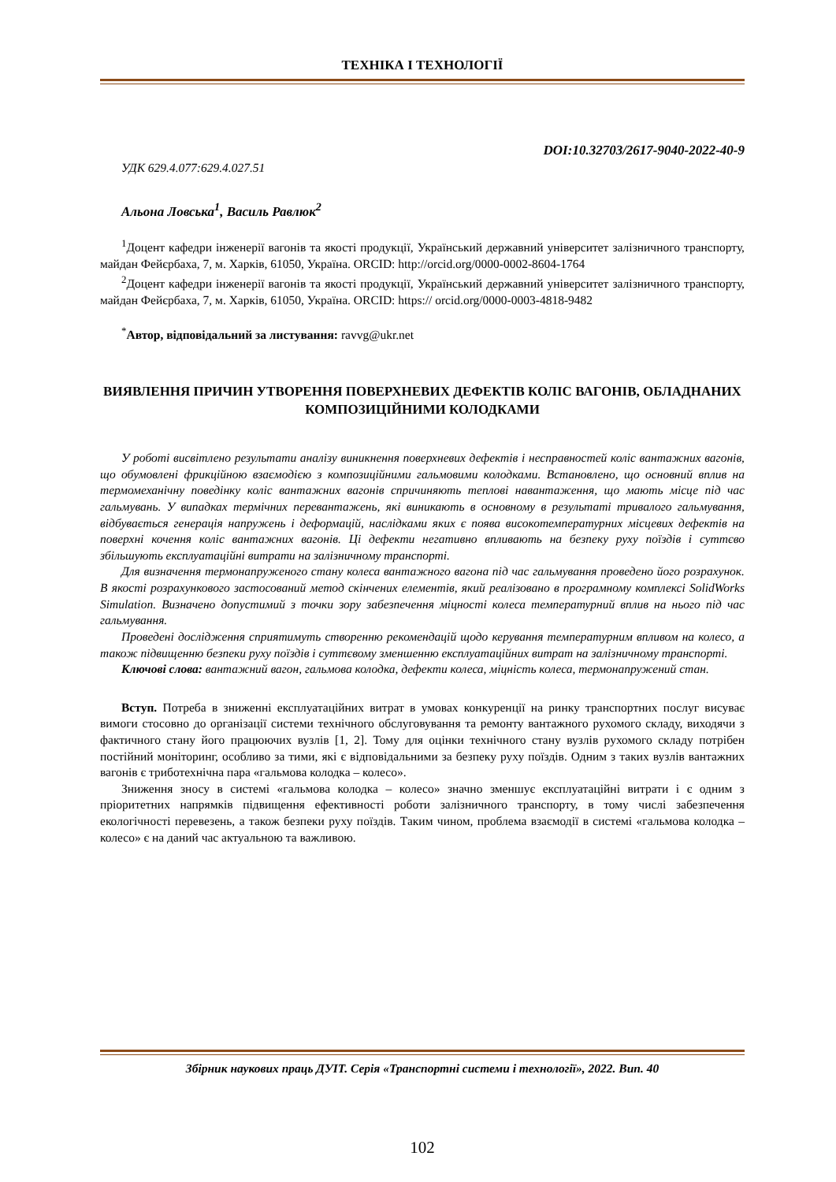ТЕХНІКА І ТЕХНОЛОГІЇ
DOI:10.32703/2617-9040-2022-40-9
УДК 629.4.077:629.4.027.51
Альона Ловська<sup>1</sup>, Василь Равлюк<sup>2</sup>
<sup>1</sup> Доцент кафедри інженерії вагонів та якості продукції, Український державний університет залізничного транспорту, майдан Фейєрбаха, 7, м. Харків, 61050, Україна. ORCID: http://orcid.org/0000-0002-8604-1764
<sup>2</sup> Доцент кафедри інженерії вагонів та якості продукції, Український державний університет залізничного транспорту, майдан Фейєрбаха, 7, м. Харків, 61050, Україна. ORCID: https:// orcid.org/0000-0003-4818-9482
<sup>*</sup> Автор, відповідальний за листування: ravvg@ukr.net
ВИЯВЛЕННЯ ПРИЧИН УТВОРЕННЯ ПОВЕРХНЕВИХ ДЕФЕКТІВ КОЛІС ВАГОНІВ, ОБЛАДНАНИХ КОМПОЗИЦІЙНИМИ КОЛОДКАМИ
У роботі висвітлено результати аналізу виникнення поверхневих дефектів і несправностей коліс вантажних вагонів, що обумовлені фрикційною взаємодією з композиційними гальмовими колодками. Встановлено, що основний вплив на термомеханічну поведінку коліс вантажних вагонів спричиняють теплові навантаження, що мають місце під час гальмувань. У випадках термічних перевантажень, які виникають в основному в результаті тривалого гальмування, відбувається генерація напружень і деформацій, наслідками яких є поява високотемпературних місцевих дефектів на поверхні кочення коліс вантажних вагонів. Ці дефекти негативно впливають на безпеку руху поїздів і суттєво збільшують експлуатаційні витрати на залізничному транспорті.
Для визначення термонапруженого стану колеса вантажного вагона під час гальмування проведено його розрахунок. В якості розрахункового застосований метод скінчених елементів, який реалізовано в програмному комплексі SolidWorks Simulation. Визначено допустимий з точки зору забезпечення міцності колеса температурний вплив на нього під час гальмування.
Проведені дослідження сприятимуть створенню рекомендацій щодо керування температурним впливом на колесо, а також підвищенню безпеки руху поїздів і суттєвому зменшенню експлуатаційних витрат на залізничному транспорті.
Ключові слова: вантажний вагон, гальмова колодка, дефекти колеса, міцність колеса, термонапружений стан.
Вступ. Потреба в зниженні експлуатаційних витрат в умовах конкуренції на ринку транспортних послуг висуває вимоги стосовно до організації системи технічного обслуговування та ремонту вантажного рухомого складу, виходячи з фактичного стану його працюючих вузлів [1, 2]. Тому для оцінки технічного стану вузлів рухомого складу потрібен постійний моніторинг, особливо за тими, які є відповідальними за безпеку руху поїздів. Одним з таких вузлів вантажних вагонів є триботехнічна пара «гальмова колодка – колесо».
Зниження зносу в системі «гальмова колодка – колесо» значно зменшує експлуатаційні витрати і є одним з пріоритетних напрямків підвищення ефективності роботи залізничного транспорту, в тому числі забезпечення екологічності перевезень, а також безпеки руху поїздів. Таким чином, проблема взаємодії в системі «гальмова колодка – колесо» є на даний час актуальною та важливою.
Збірник наукових праць ДУІТ. Серія «Транспортні системи і технології», 2022. Вип. 40
102